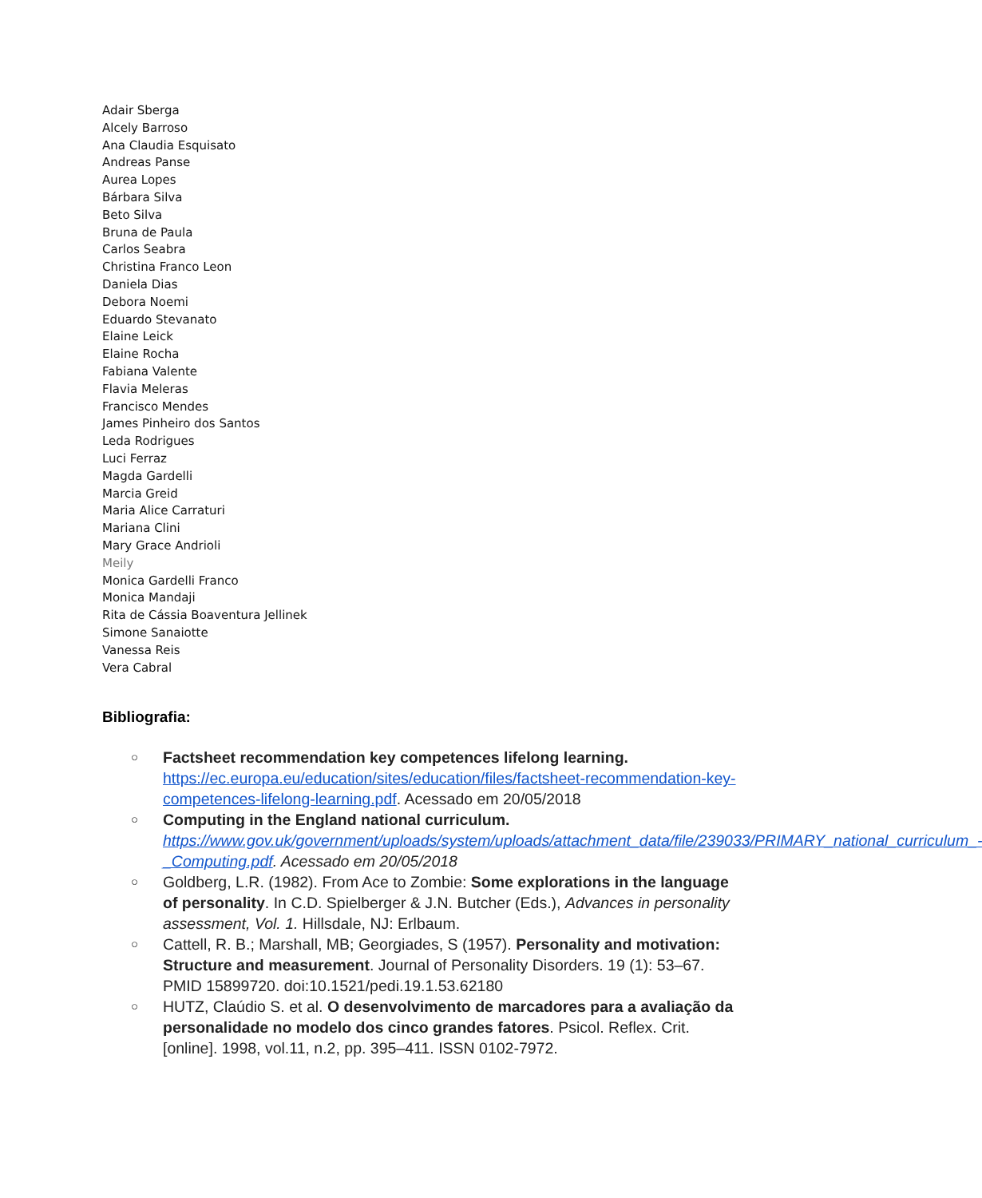Adair Sberga
Alcely Barroso
Ana Claudia Esquisato
Andreas Panse
Aurea Lopes
Bárbara Silva
Beto Silva
Bruna de Paula
Carlos Seabra
Christina Franco Leon
Daniela Dias
Debora Noemi
Eduardo Stevanato
Elaine Leick
Elaine Rocha
Fabiana Valente
Flavia Meleras
Francisco Mendes
James Pinheiro dos Santos
Leda Rodrigues
Luci Ferraz
Magda Gardelli
Marcia Greid
Maria Alice Carraturi
Mariana Clini
Mary Grace Andrioli
Meily
Monica Gardelli Franco
Monica Mandaji
Rita de Cássia Boaventura Jellinek
Simone Sanaiotte
Vanessa Reis
Vera Cabral
Bibliografia:
○ Factsheet recommendation key competences lifelong learning. https://ec.europa.eu/education/sites/education/files/factsheet-recommendation-key-competences-lifelong-learning.pdf. Acessado em 20/05/2018
○ Computing in the England national curriculum. https://www.gov.uk/government/uploads/system/uploads/attachment_data/file/239033/PRIMARY_national_curriculum_-_Computing.pdf. Acessado em 20/05/2018
○ Goldberg, L.R. (1982). From Ace to Zombie: Some explorations in the language of personality. In C.D. Spielberger & J.N. Butcher (Eds.), Advances in personality assessment, Vol. 1. Hillsdale, NJ: Erlbaum.
○ Cattell, R. B.; Marshall, MB; Georgiades, S (1957). Personality and motivation: Structure and measurement. Journal of Personality Disorders. 19 (1): 53–67. PMID 15899720. doi:10.1521/pedi.19.1.53.62180
○ HUTZ, Claúdio S. et al. O desenvolvimento de marcadores para a avaliação da personalidade no modelo dos cinco grandes fatores. Psicol. Reflex. Crit. [online]. 1998, vol.11, n.2, pp. 395–411. ISSN 0102-7972.